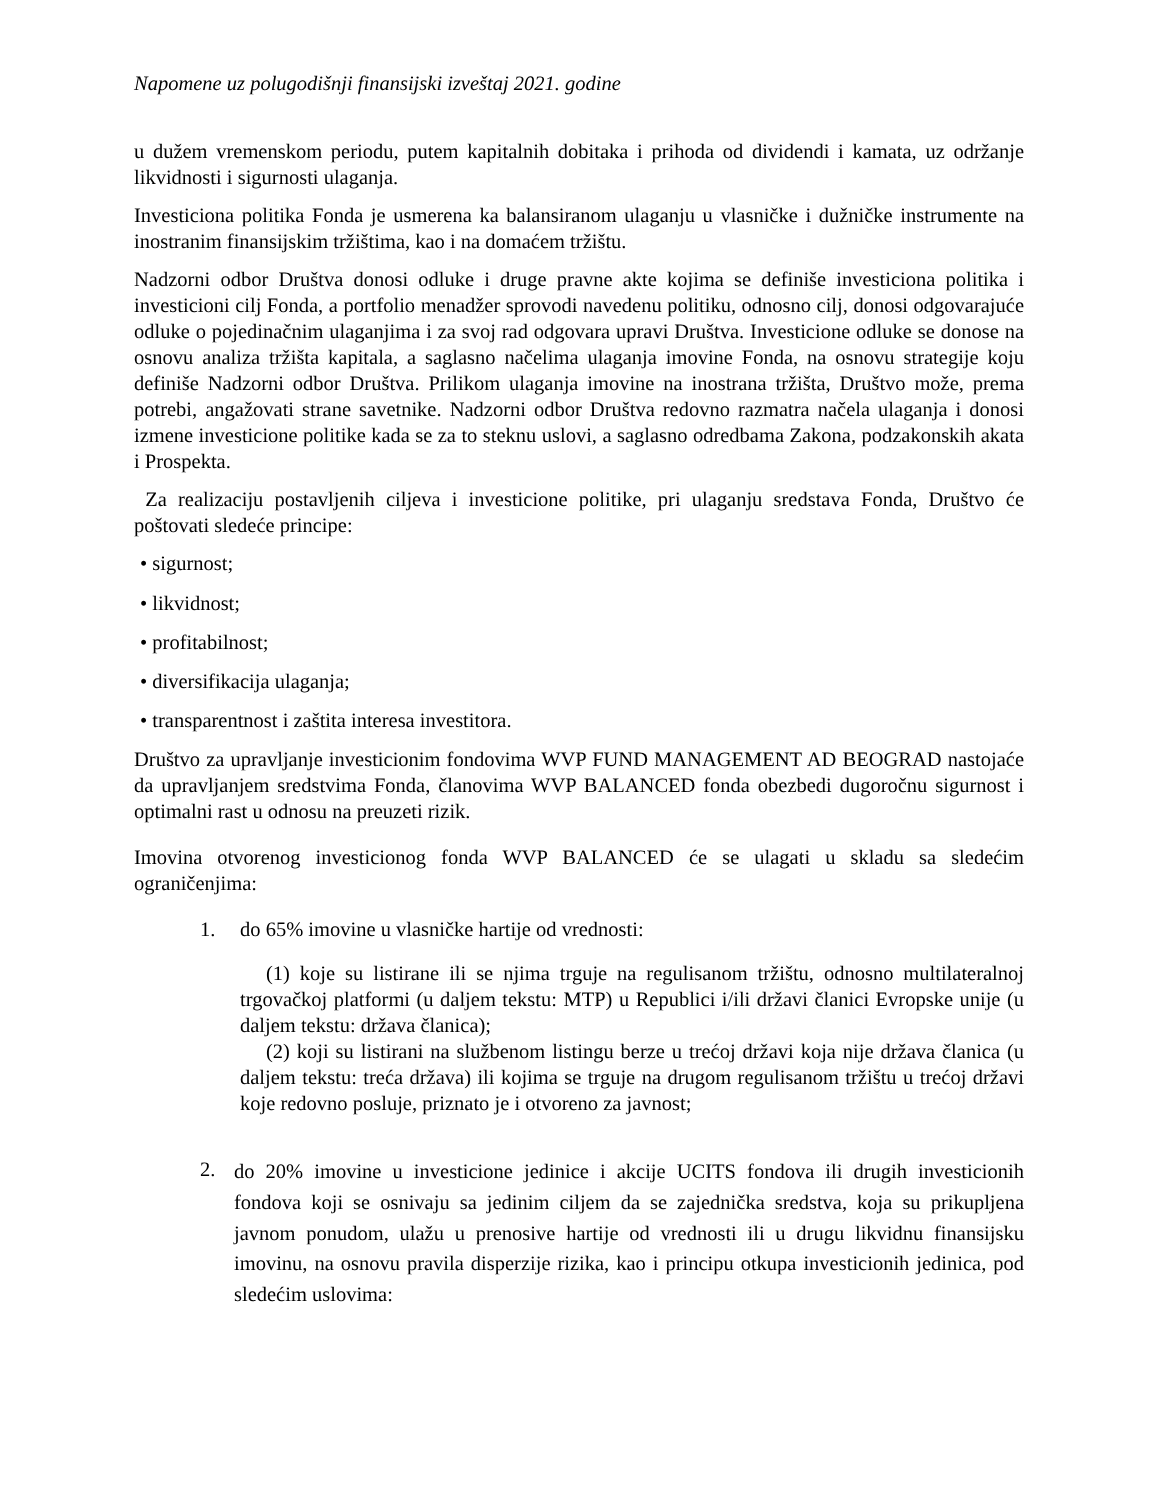Napomene uz polugodišnji finansijski izveštaj 2021. godine
u dužem vremenskom periodu, putem kapitalnih dobitaka i prihoda od dividendi i kamata, uz održanje likvidnosti i sigurnosti ulaganja.
Investiciona politika Fonda je usmerena ka balansiranom ulaganju u vlasničke i dužničke instrumente na inostranim finansijskim tržištima, kao i na domaćem tržištu.
Nadzorni odbor Društva donosi odluke i druge pravne akte kojima se definiše investiciona politika i investicioni cilj Fonda, a portfolio menadžer sprovodi navedenu politiku, odnosno cilj, donosi odgovarajuće odluke o pojedinačnim ulaganjima i za svoj rad odgovara upravi Društva. Investicione odluke se donose na osnovu analiza tržišta kapitala, a saglasno načelima ulaganja imovine Fonda, na osnovu strategije koju definiše Nadzorni odbor Društva. Prilikom ulaganja imovine na inostrana tržišta, Društvo može, prema potrebi, angažovati strane savetnike. Nadzorni odbor Društva redovno razmatra načela ulaganja i donosi izmene investicione politike kada se za to steknu uslovi, a saglasno odredbama Zakona, podzakonskih akata i Prospekta.
Za realizaciju postavljenih ciljeva i investicione politike, pri ulaganju sredstava Fonda, Društvo će poštovati sledeće principe:
• sigurnost;
• likvidnost;
• profitabilnost;
• diversifikacija ulaganja;
• transparentnost i zaštita interesa investitora.
Društvo za upravljanje investicionim fondovima WVP FUND MANAGEMENT AD BEOGRAD nastojaće da upravljanjem sredstvima Fonda, članovima WVP BALANCED fonda obezbedi dugoročnu sigurnost i optimalni rast u odnosu na preuzeti rizik.
Imovina otvorenog investicionog fonda WVP BALANCED će se ulagati u skladu sa sledećim ograničenjima:
1. do 65% imovine u vlasničke hartije od vrednosti:
(1) koje su listirane ili se njima trguje na regulisanom tržištu, odnosno multilateralnoj trgovačkoj platformi (u daljem tekstu: MTP) u Republici i/ili državi članici Evropske unije (u daljem tekstu: država članica);
(2) koji su listirani na službenom listingu berze u trećoj državi koja nije država članica (u daljem tekstu: treća država) ili kojima se trguje na drugom regulisanom tržištu u trećoj državi koje redovno posluje, priznato je i otvoreno za javnost;
2. do 20% imovine u investicione jedinice i akcije UCITS fondova ili drugih investicionih fondova koji se osnivaju sa jedinim ciljem da se zajednička sredstva, koja su prikupljena javnom ponudom, ulažu u prenosive hartije od vrednosti ili u drugu likvidnu finansijsku imovinu, na osnovu pravila disperzije rizika, kao i principu otkupa investicionih jedinica, pod sledećim uslovima: